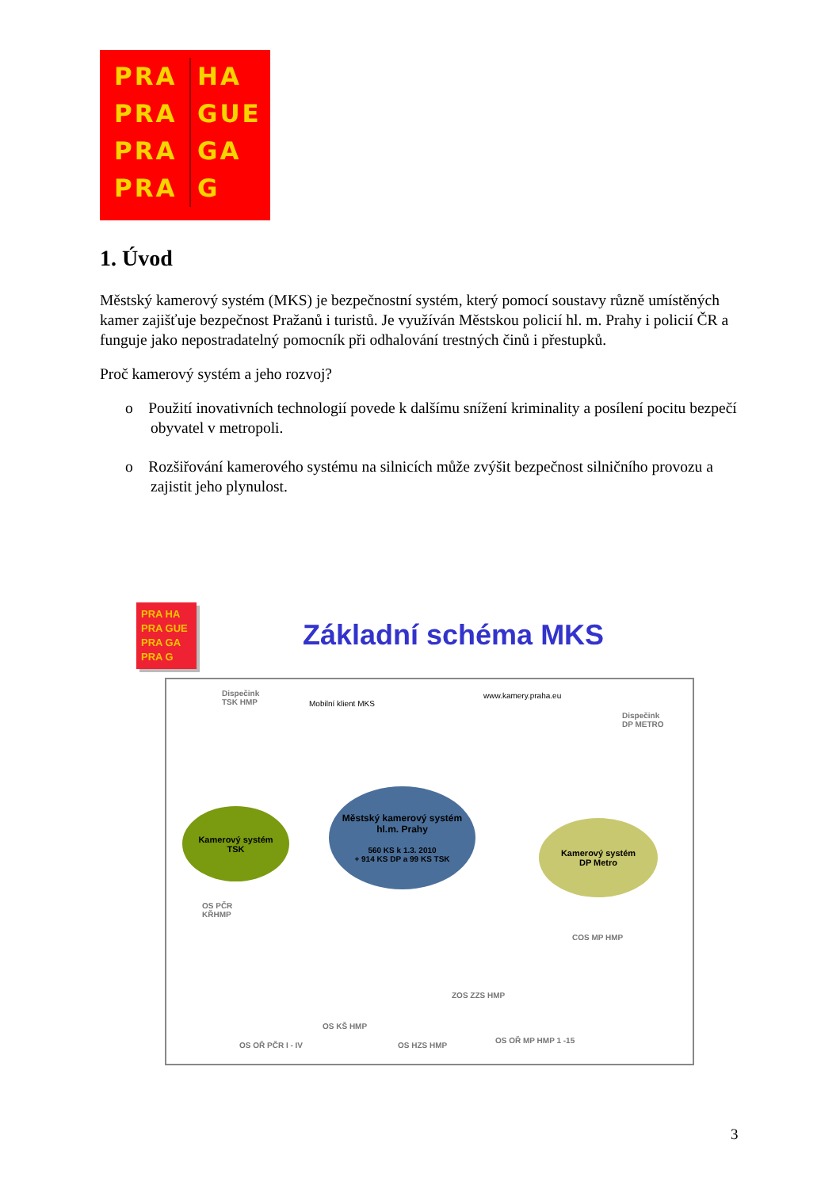PRA HA
PRA GUE
PRA GA
PRA G
1. Úvod
Městský kamerový systém (MKS) je bezpečnostní systém, který pomocí soustavy různě umístěných kamer zajišťuje bezpečnost Pražanů i turistů. Je využíván Městskou policií hl. m. Prahy i policií ČR a funguje jako nepostradatelný pomocník při odhalování trestných činů i přestupků.
Proč kamerový systém a jeho rozvoj?
o Použití inovativních technologií povede k dalšímu snížení kriminality a posílení pocitu bezpečí obyvatel v metropoli.
o Rozšiřování kamerového systému na silnicích může zvýšit bezpečnost silničního provozu a zajistit jeho plynulost.
PRA HA
PRA GUE
PRA GA
PRA G
Základní schéma MKS
Dispečink
TSK HMP
Mobilní klient MKS
www.kamery.praha.eu
Dispečink
DP METRO
Kamerový systém
TSK
Městský kamerový systém
hl.m. Prahy
560 KS k 1.3. 2010
+ 914 KS DP a 99 KS TSK
Kamerový systém
DP Metro
OS PČR
KŘHMP
COS MP HMP
ZOS ZZS HMP
OS KŠ HMP
OS OŘ PČR I - IV OS HZS HMP
OS OŘ MP HMP 1 -15
3